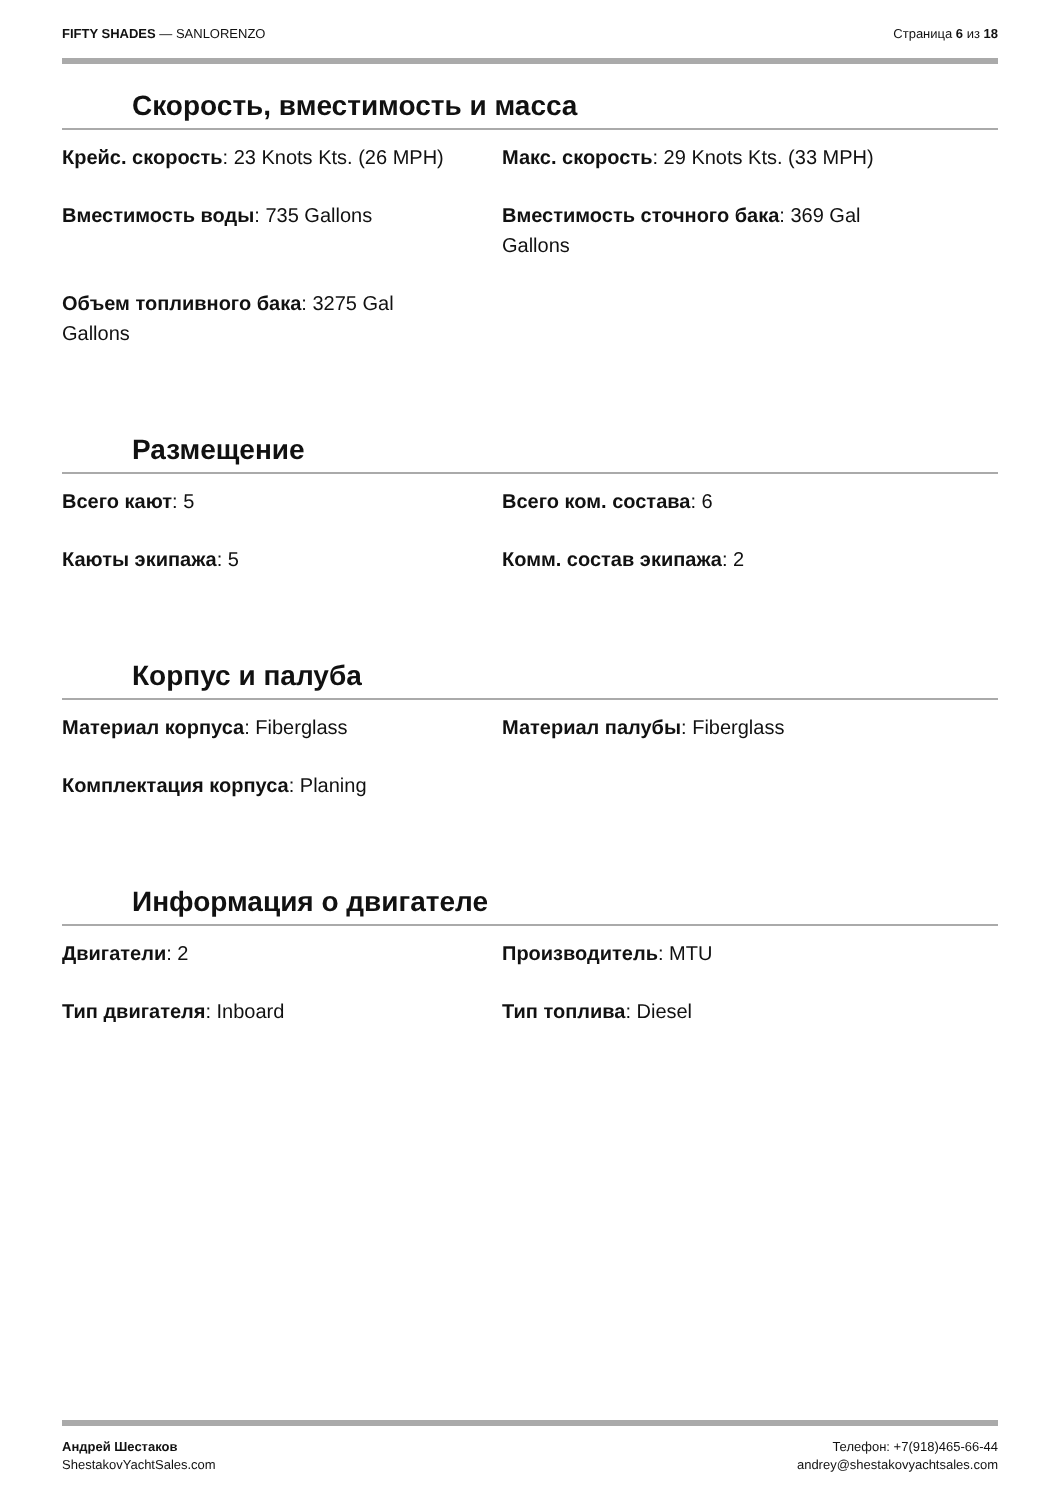FIFTY SHADES — SANLORENZO Страница 6 из 18
Скорость, вместимость и масса
Крейс. скорость: 23 Knots Kts. (26 MPH)
Макс. скорость: 29 Knots Kts. (33 MPH)
Вместимость воды: 735 Gallons
Вместимость сточного бака: 369 Gal
Gallons
Объем топливного бака: 3275 Gal
Gallons
Размещение
Всего кают: 5
Всего ком. состава: 6
Каюты экипажа: 5
Комм. состав экипажа: 2
Корпус и палуба
Материал корпуса: Fiberglass
Материал палубы: Fiberglass
Комплектация корпуса: Planing
Информация о двигателе
Двигатели: 2
Производитель: MTU
Тип двигателя: Inboard
Тип топлива: Diesel
Андрей Шестаков
ShestakovYachtSales.com
Телефон: +7(918)465-66-44
andrey@shestakovyachtsales.com